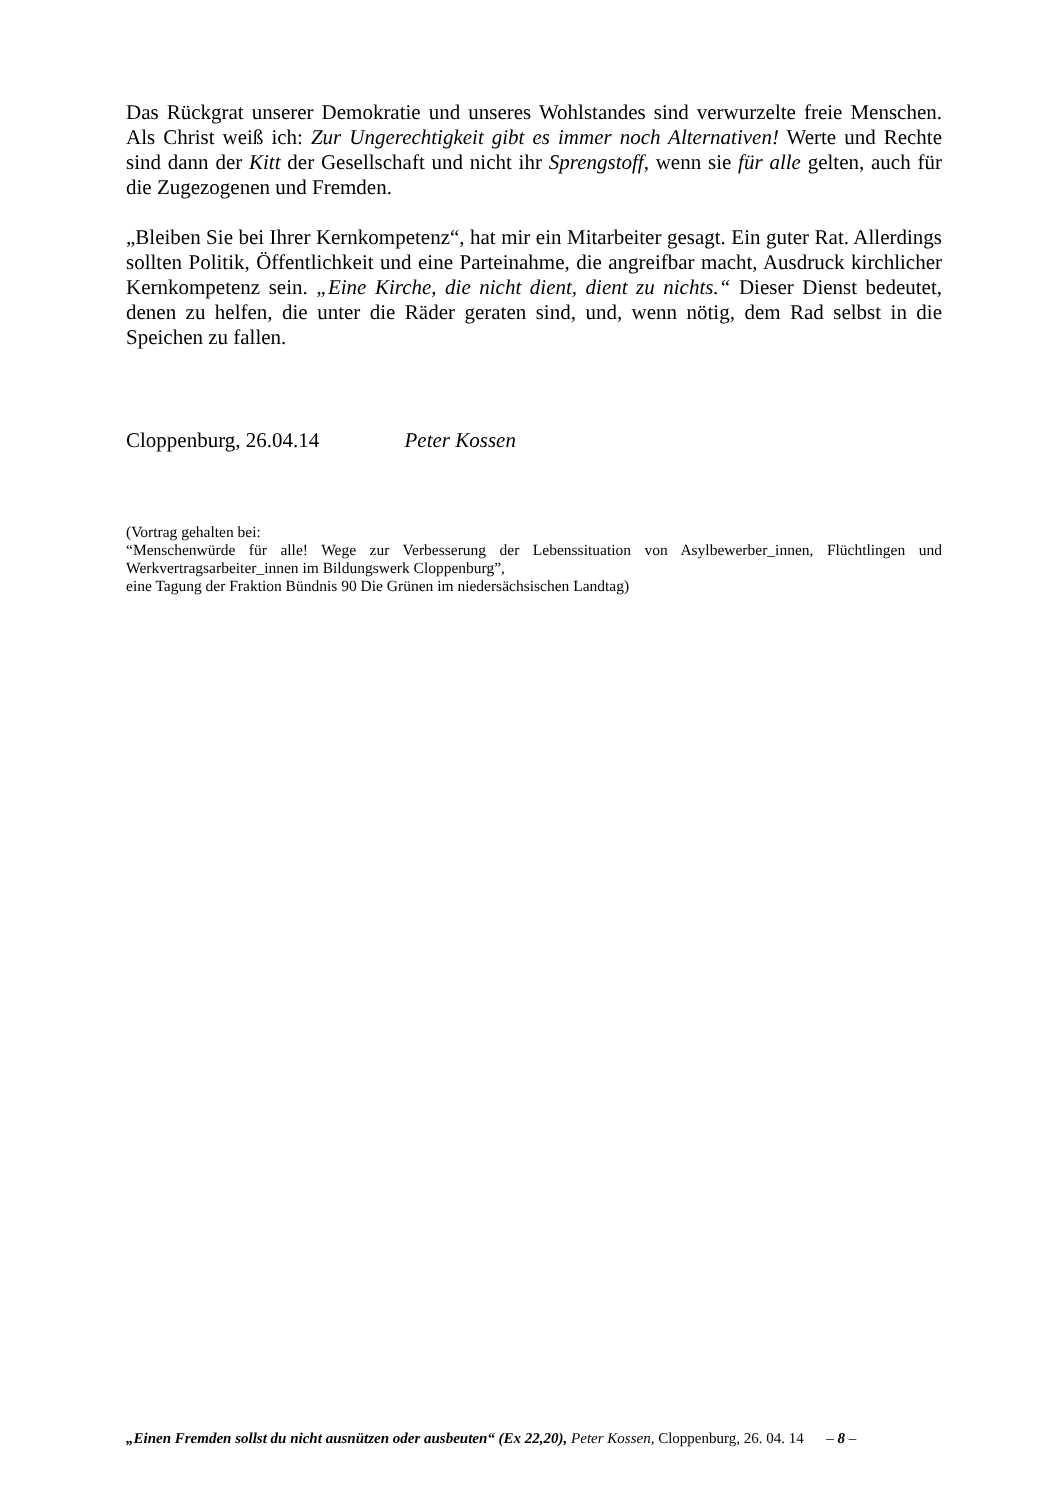Das Rückgrat unserer Demokratie und unseres Wohlstandes sind verwurzelte freie Menschen. Als Christ weiß ich: Zur Ungerechtigkeit gibt es immer noch Alternativen! Werte und Rechte sind dann der Kitt der Gesellschaft und nicht ihr Sprengstoff, wenn sie für alle gelten, auch für die Zugezogenen und Fremden.
„Bleiben Sie bei Ihrer Kernkompetenz“, hat mir ein Mitarbeiter gesagt. Ein guter Rat. Allerdings sollten Politik, Öffentlichkeit und eine Parteinahme, die angreifbar macht, Ausdruck kirchlicher Kernkompetenz sein. „Eine Kirche, die nicht dient, dient zu nichts.“ Dieser Dienst bedeutet, denen zu helfen, die unter die Räder geraten sind, und, wenn nötig, dem Rad selbst in die Speichen zu fallen.
Cloppenburg, 26.04.14 Peter Kossen
(Vortrag gehalten bei:
“Menschenwürde für alle! Wege zur Verbesserung der Lebenssituation von Asylbewerber_innen, Flüchtlingen und Werkvertragsarbeiter_innen im Bildungswerk Cloppenburg”,
eine Tagung der Fraktion Bündnis 90 Die Grünen im niedersächsischen Landtag)
„Einen Fremden sollst du nicht ausnützen oder ausbeuten“ (Ex 22,20), Peter Kossen, Cloppenburg, 26. 04. 14 – 8 –